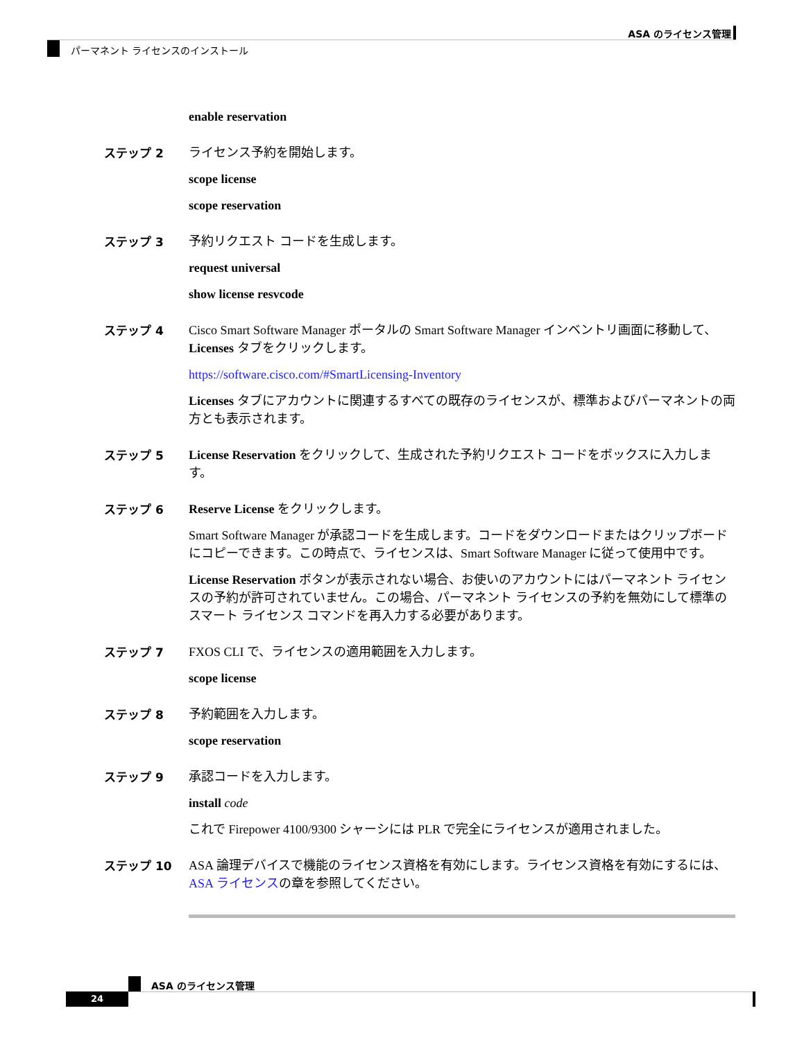ASA のライセンス管理
パーマネント ライセンスのインストール
enable reservation
ステップ 2 ライセンス予約を開始します。
scope license
scope reservation
ステップ 3 予約リクエスト コードを生成します。
request universal
show license resvcode
ステップ 4 Cisco Smart Software Manager ポータルの Smart Software Manager インベントリ画面に移動して、Licenses タブをクリックします。
https://software.cisco.com/#SmartLicensing-Inventory
Licenses タブにアカウントに関連するすべての既存のライセンスが、標準およびパーマネントの両方とも表示されます。
ステップ 5 License Reservation をクリックして、生成された予約リクエスト コードをボックスに入力します。
ステップ 6 Reserve License をクリックします。
Smart Software Manager が承認コードを生成します。コードをダウンロードまたはクリップボードにコピーできます。この時点で、ライセンスは、Smart Software Manager に従って使用中です。
License Reservation ボタンが表示されない場合、お使いのアカウントにはパーマネント ライセンスの予約が許可されていません。この場合、パーマネント ライセンスの予約を無効にして標準のスマート ライセンス コマンドを再入力する必要があります。
ステップ 7 FXOS CLI で、ライセンスの適用範囲を入力します。
scope license
ステップ 8 予約範囲を入力します。
scope reservation
ステップ 9 承認コードを入力します。
install code
これで Firepower 4100/9300 シャーシには PLR で完全にライセンスが適用されました。
ステップ 10 ASA 論理デバイスで機能のライセンス資格を有効にします。ライセンス資格を有効にするには、ASA ライセンスの章を参照してください。
ASA のライセンス管理
24